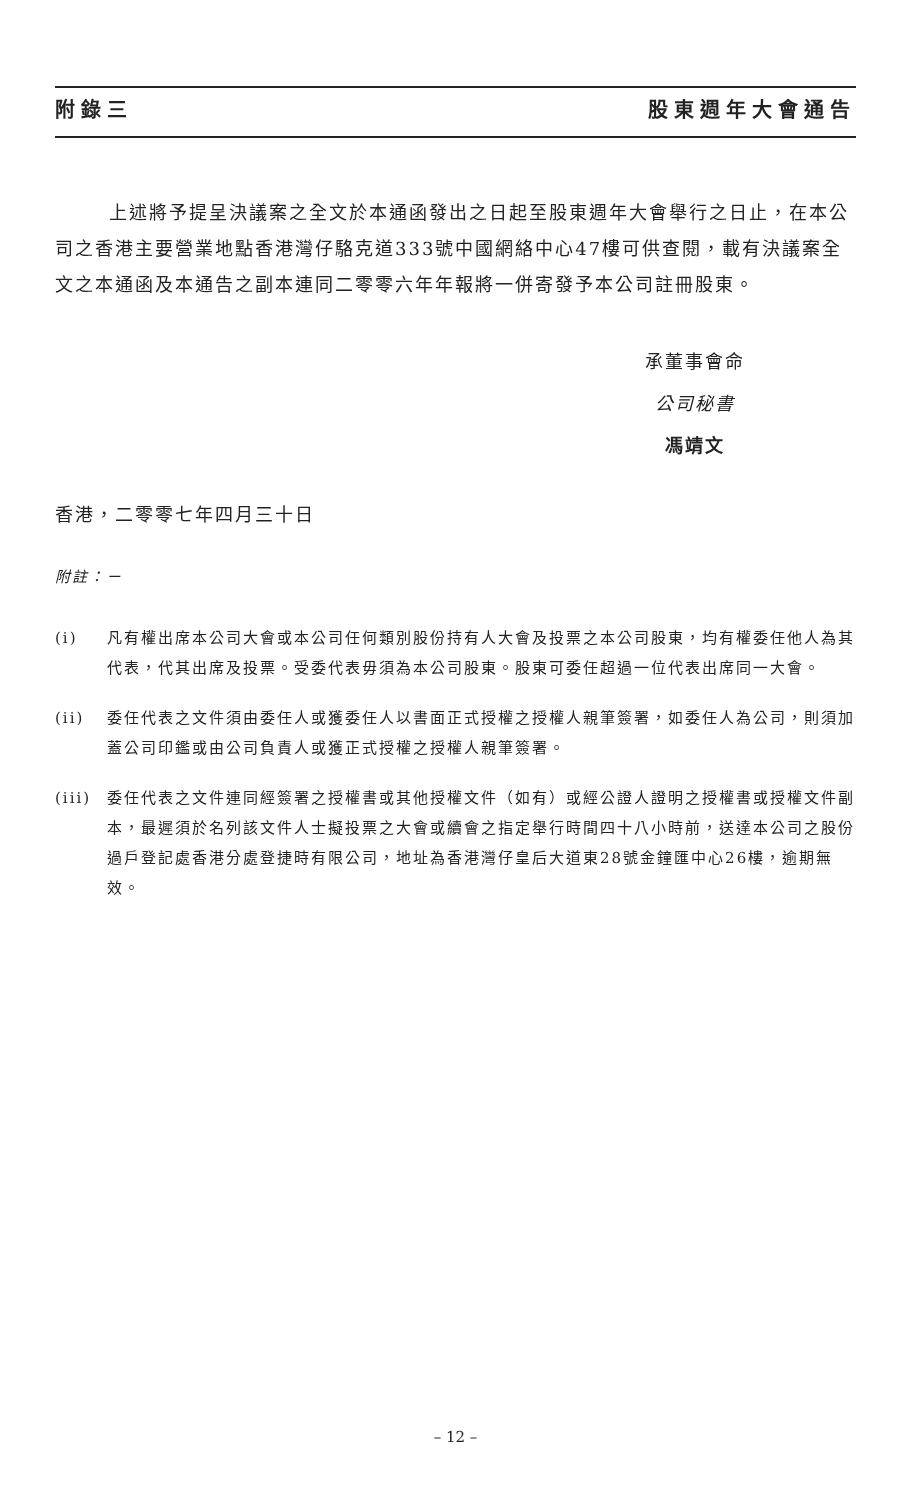附錄三 股東週年大會通告
上述將予提呈決議案之全文於本通函發出之日起至股東週年大會舉行之日止，在本公司之香港主要營業地點香港灣仔駱克道333號中國網絡中心47樓可供查閱，載有決議案全文之本通函及本通告之副本連同二零零六年年報將一併寄發予本公司註冊股東。
承董事會命
公司秘書
馮靖文
香港，二零零七年四月三十日
附註：－
(i) 凡有權出席本公司大會或本公司任何類別股份持有人大會及投票之本公司股東，均有權委任他人為其代表，代其出席及投票。受委代表毋須為本公司股東。股東可委任超過一位代表出席同一大會。
(ii) 委任代表之文件須由委任人或獲委任人以書面正式授權之授權人親筆簽署，如委任人為公司，則須加蓋公司印鑑或由公司負責人或獲正式授權之授權人親筆簽署。
(iii) 委任代表之文件連同經簽署之授權書或其他授權文件（如有）或經公證人證明之授權書或授權文件副本，最遲須於名列該文件人士擬投票之大會或續會之指定舉行時間四十八小時前，送達本公司之股份過戶登記處香港分處登捷時有限公司，地址為香港灣仔皇后大道東28號金鐘匯中心26樓，逾期無效。
– 12 –